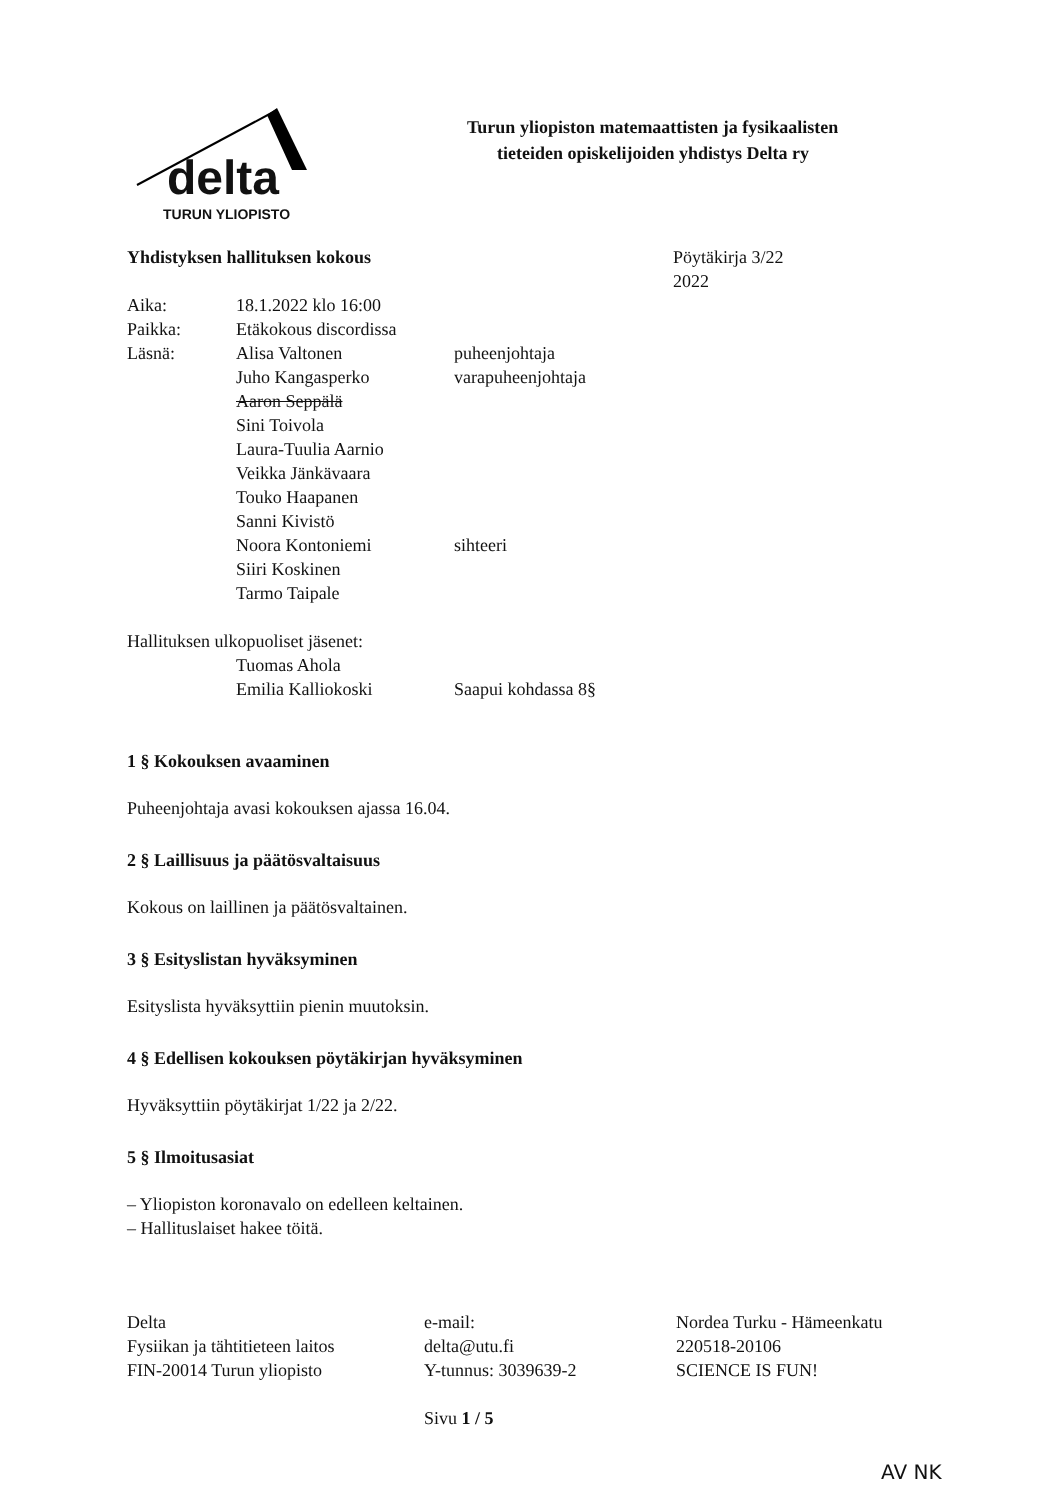delta
TURUN YLIOPISTO
Turun yliopiston matemaattisten ja fysikaalisten
tieteiden opiskelijoiden yhdistys Delta ry
Yhdistyksen hallituksen kokous Pöytäkirja 3/22
2022
Aika: 18.1.2022 klo 16:00
Paikka: Etäkokous discordissa
Läsnä: Alisa Valtonen puheenjohtaja
Juho Kangasperko varapuheenjohtaja
Aaron Seppälä
Sini Toivola
Laura-Tuulia Aarnio
Veikka Jänkävaara
Touko Haapanen
Sanni Kivistö
Noora Kontoniemi sihteeri
Siiri Koskinen
Tarmo Taipale
Hallituksen ulkopuoliset jäsenet:
Tuomas Ahola
Emilia Kalliokoski Saapui kohdassa 8§
1 § Kokouksen avaaminen
Puheenjohtaja avasi kokouksen ajassa 16.04.
2 § Laillisuus ja päätösvaltaisuus
Kokous on laillinen ja päätösvaltainen.
3 § Esityslistan hyväksyminen
Esityslista hyväksyttiin pienin muutoksin.
4 § Edellisen kokouksen pöytäkirjan hyväksyminen
Hyväksyttiin pöytäkirjat 1/22 ja 2/22.
5 § Ilmoitusasiat
– Yliopiston koronavalo on edelleen keltainen.
– Hallituslaiset hakee töitä.
Delta
Fysiikan ja tähtitieteen laitos
FIN-20014 Turun yliopisto
e-mail:
delta@utu.fi
Y-tunnus: 3039639-2
Nordea Turku - Hämeenkatu
220518-20106
SCIENCE IS FUN!
Sivu 1 / 5
AV NK